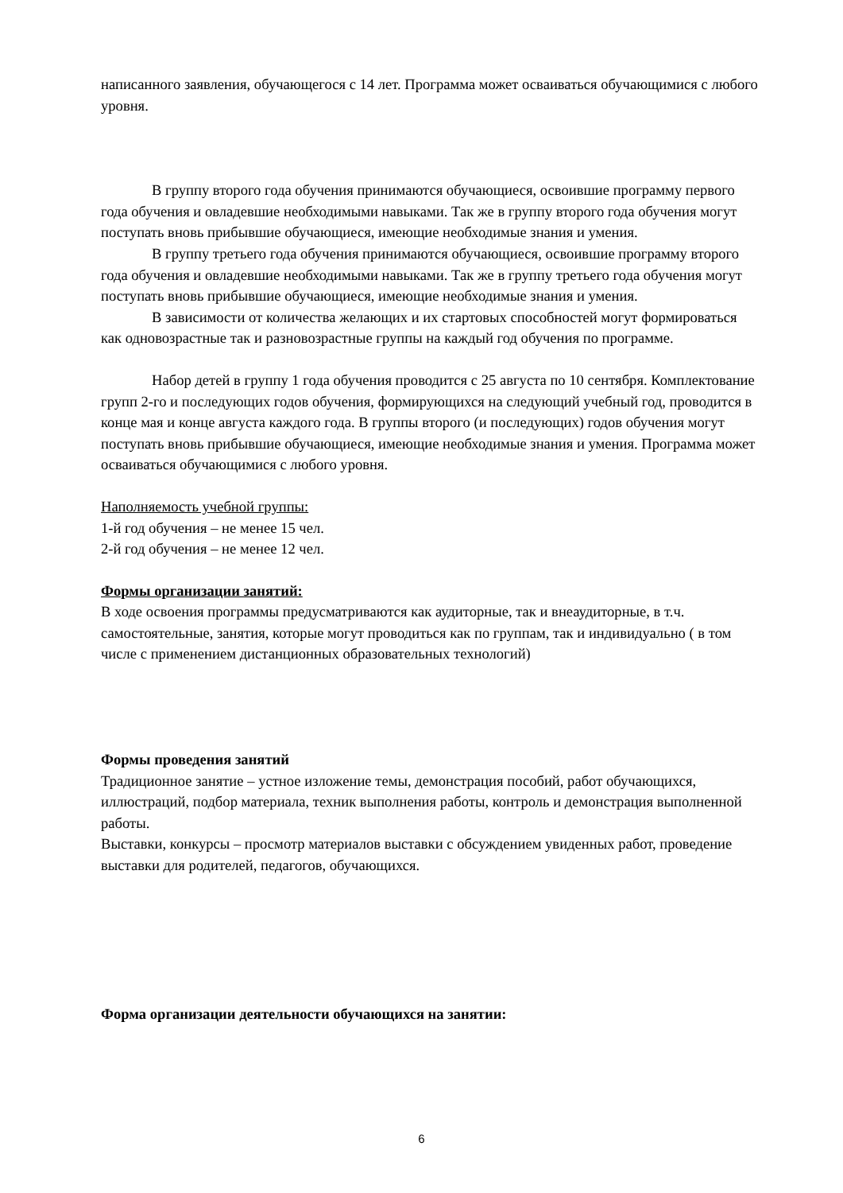написанного заявления, обучающегося с 14 лет. Программа может осваиваться обучающимися с любого уровня.
В группу второго года обучения принимаются обучающиеся, освоившие программу первого года обучения и овладевшие необходимыми навыками. Так же в группу второго года обучения могут поступать вновь прибывшие обучающиеся, имеющие необходимые знания и умения.
В группу третьего года обучения принимаются обучающиеся, освоившие программу второго года обучения и овладевшие необходимыми навыками. Так же в группу третьего года обучения могут поступать вновь прибывшие обучающиеся, имеющие необходимые знания и умения.
В зависимости от количества желающих и их стартовых способностей могут формироваться как одновозрастные так и разновозрастные группы на каждый год обучения по программе.
Набор детей в группу 1 года обучения проводится с 25 августа по 10 сентября. Комплектование групп 2-го и последующих годов обучения, формирующихся на следующий учебный год, проводится в конце мая и конце августа каждого года. В группы второго (и последующих) годов обучения могут поступать вновь прибывшие обучающиеся, имеющие необходимые знания и умения. Программа может осваиваться обучающимися с любого уровня.
Наполняемость учебной группы:
1-й год обучения – не менее 15 чел.
2-й год обучения – не менее 12 чел.
Формы организации занятий:
В ходе освоения программы предусматриваются как аудиторные, так и внеаудиторные, в т.ч. самостоятельные, занятия, которые могут проводиться как по группам, так и индивидуально ( в том числе с применением дистанционных образовательных технологий)
Формы проведения занятий
Традиционное занятие – устное изложение темы, демонстрация пособий, работ обучающихся, иллюстраций, подбор материала, техник выполнения работы, контроль и демонстрация выполненной работы.
Выставки, конкурсы – просмотр материалов выставки с обсуждением увиденных работ, проведение выставки для родителей, педагогов, обучающихся.
Форма организации деятельности обучающихся на занятии:
6